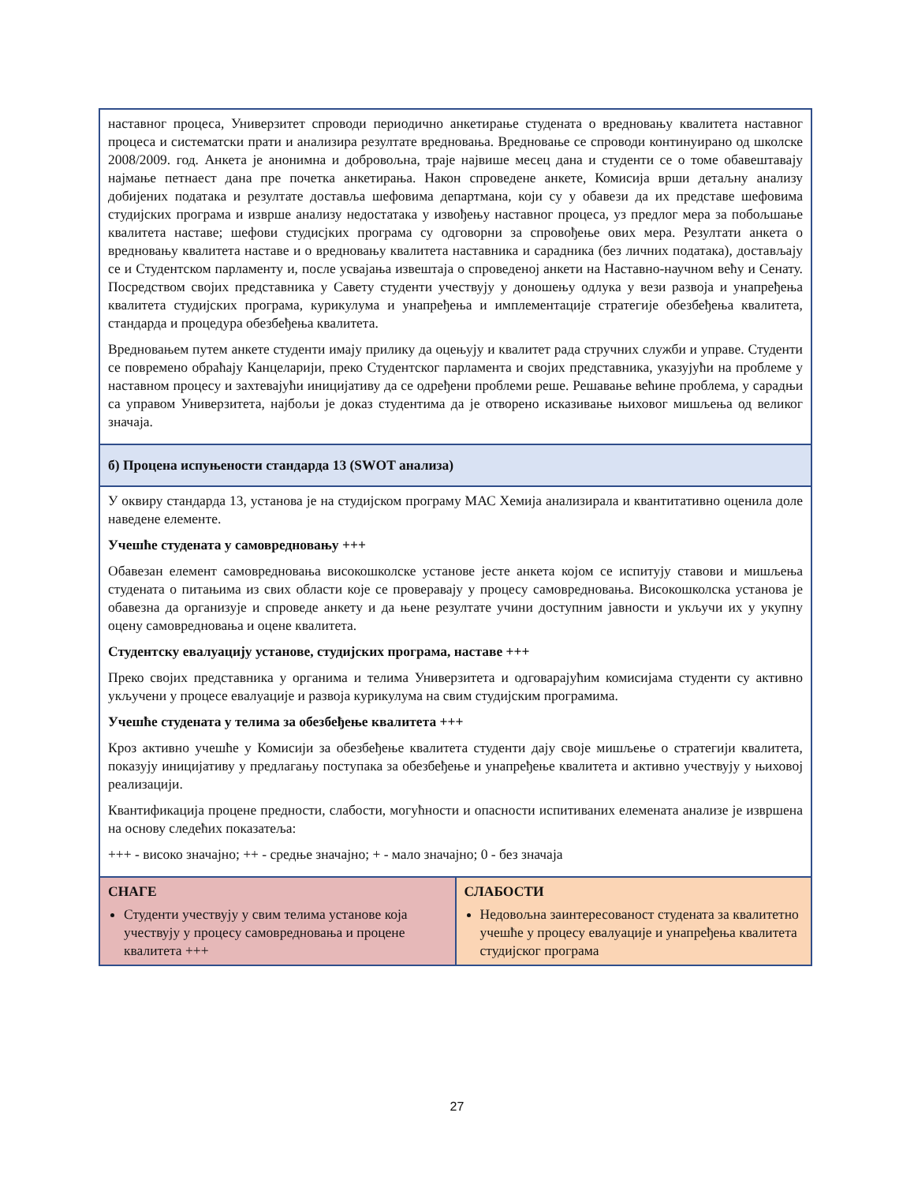| наставног процеса, Универзитет спроводи периодично анкетирање студената о вредновању квалитета наставног процеса и систематски прати и анализира резултате вредновања. Вредновање се спроводи континуирано од школске 2008/2009. год. Анкета је анонимна и добровољна, траје највише месец дана и студенти се о томе обавештавају најмање петнаест дана пре почетка анкетирања. Након спроведене анкете, Комисија врши детаљну анализу добијених података и резултате доставља шефовима департмана, који су у обавези да их представе шефовима студијских програма и изврше анализу недостатака у извођењу наставног процеса, уз предлог мера за побољшање квалитета наставе; шефови студисјких програма су одговорни за спровођење ових мера. Резултати анкета о вредновању квалитета наставе и о вредновању квалитета наставника и сарадника (без личних података), достављају се и Студентском парламенту и, после усвајања извештаја о спроведеној анкети на Наставно-научном већу и Сенату. Посредством својих представника у Савету студенти учествују у доношењу одлука у вези развоја и унапређења квалитета студијских програма, курикулума и унапређења и имплементације стратегије обезбеђења квалитета, стандарда и процедура обезбеђења квалитета. Вредновањем путем анкете студенти имају прилику да оцењују и квалитет рада стручних служби и управе. Студенти се повремено обраћају Канцеларији, преко Студентског парламента и својих представника, указујући на проблеме у наставном процесу и захтевајући иницијативу да се одређени проблеми реше. Решавање већине проблема, у сарадњи са управом Универзитета, најбољи је доказ студентима да је отворено исказивање њиховог мишљења од великог значаја. | |
| б) Процена испуњености стандарда 13 (SWOT анализа) | |
| У оквиру стандарда 13, установа је на студијском програму МАС Хемија анализирала и квантитативно оценила доле наведене елементе. Учешће студената у самовредновању +++ Обавезан елемент самовредновања високошколске установе јесте анкета којом се испитују ставови и мишљења студената о питањима из свих области које се проверавају у процесу самовредновања. Високошколска установа је обавезна да организује и спроведе анкету и да њене резултате учини доступним јавности и укључи их у укупну оцену самовредновања и оцене квалитета. Студентску евалуацију установе, студијских програма, наставе +++ Преко својих представника у органима и телима Универзитета и одговарајућим комисијама студенти су активно укључени у процесе евалуације и развоја курикулума на свим студијским програмима. Учешће студената у телима за обезбеђење квалитета +++ Кроз активно учешће у Комисији за обезбеђење квалитета студенти дају своје мишљење о стратегији квалитета, показују иницијативу у предлагању поступака за обезбеђење и унапређење квалитета и активно учествују у њиховој реализацији. Квантификација процене предности, слабости, могућности и опасности испитиваних елемената анализе је извршена на основу следећих показатеља: +++ - високо значајно; ++ - средње значајно; + - мало значајно; 0 - без значаја | |
| СНАГЕ Студенти учествују у свим телима установе која учествују у процесу самовредновања и процене квалитета +++ | СЛАБОСТИ Недовољна заинтересованост студената за квалитетно учешће у процесу евалуације и унапређења квалитета студијског програма |
27